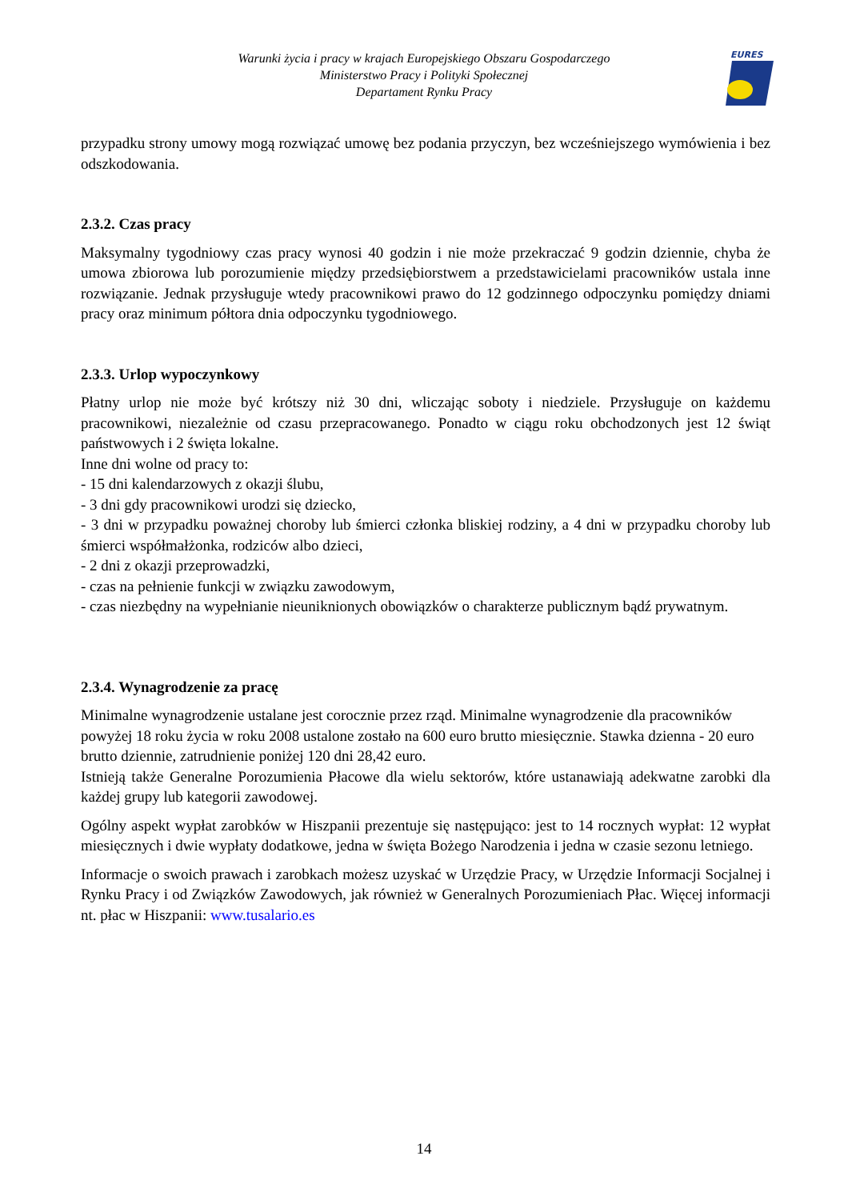Warunki życia i pracy w krajach Europejskiego Obszaru Gospodarczego
Ministerstwo Pracy i Polityki Społecznej
Departament Rynku Pracy
EURES
przypadku strony umowy mogą rozwiązać umowę bez podania przyczyn, bez wcześniejszego wymówienia i bez odszkodowania.
2.3.2. Czas pracy
Maksymalny tygodniowy czas pracy wynosi 40 godzin i nie może przekraczać 9 godzin dziennie, chyba że umowa zbiorowa lub porozumienie między przedsiębiorstwem a przedstawicielami pracowników ustala inne rozwiązanie. Jednak przysługuje wtedy pracownikowi prawo do 12 godzinnego odpoczynku pomiędzy dniami pracy oraz minimum półtora dnia odpoczynku tygodniowego.
2.3.3. Urlop wypoczynkowy
Płatny urlop nie może być krótszy niż 30 dni, wliczając soboty i niedziele. Przysługuje on każdemu pracownikowi, niezależnie od czasu przepracowanego. Ponadto w ciągu roku obchodzonych jest 12 świąt państwowych i 2 święta lokalne.
Inne dni wolne od pracy to:
- 15 dni kalendarzowych z okazji ślubu,
- 3 dni gdy pracownikowi urodzi się dziecko,
- 3 dni w przypadku poważnej choroby lub śmierci członka bliskiej rodziny, a 4 dni w przypadku choroby lub śmierci współmałżonka, rodziców albo dzieci,
- 2 dni z okazji przeprowadzki,
- czas na pełnienie funkcji w związku zawodowym,
- czas niezbędny na wypełnianie nieuniknionych obowiązków o charakterze publicznym bądź prywatnym.
2.3.4. Wynagrodzenie za pracę
Minimalne wynagrodzenie ustalane jest corocznie przez rząd. Minimalne wynagrodzenie dla pracowników powyżej 18 roku życia w roku 2008 ustalone zostało na 600 euro brutto miesięcznie. Stawka dzienna - 20 euro brutto dziennie, zatrudnienie poniżej 120 dni 28,42 euro.
Istnieją także Generalne Porozumienia Płacowe dla wielu sektorów, które ustanawiają adekwatne zarobki dla każdej grupy lub kategorii zawodowej.
Ogólny aspekt wypłat zarobków w Hiszpanii prezentuje się następująco: jest to 14 rocznych wypłat: 12 wypłat miesięcznych i dwie wypłaty dodatkowe, jedna w święta Bożego Narodzenia i jedna w czasie sezonu letniego.
Informacje o swoich prawach i zarobkach możesz uzyskać w Urzędzie Pracy, w Urzędzie Informacji Socjalnej i Rynku Pracy i od Związków Zawodowych, jak również w Generalnych Porozumieniach Płac. Więcej informacji nt. płac w Hiszpanii: www.tusalario.es
14